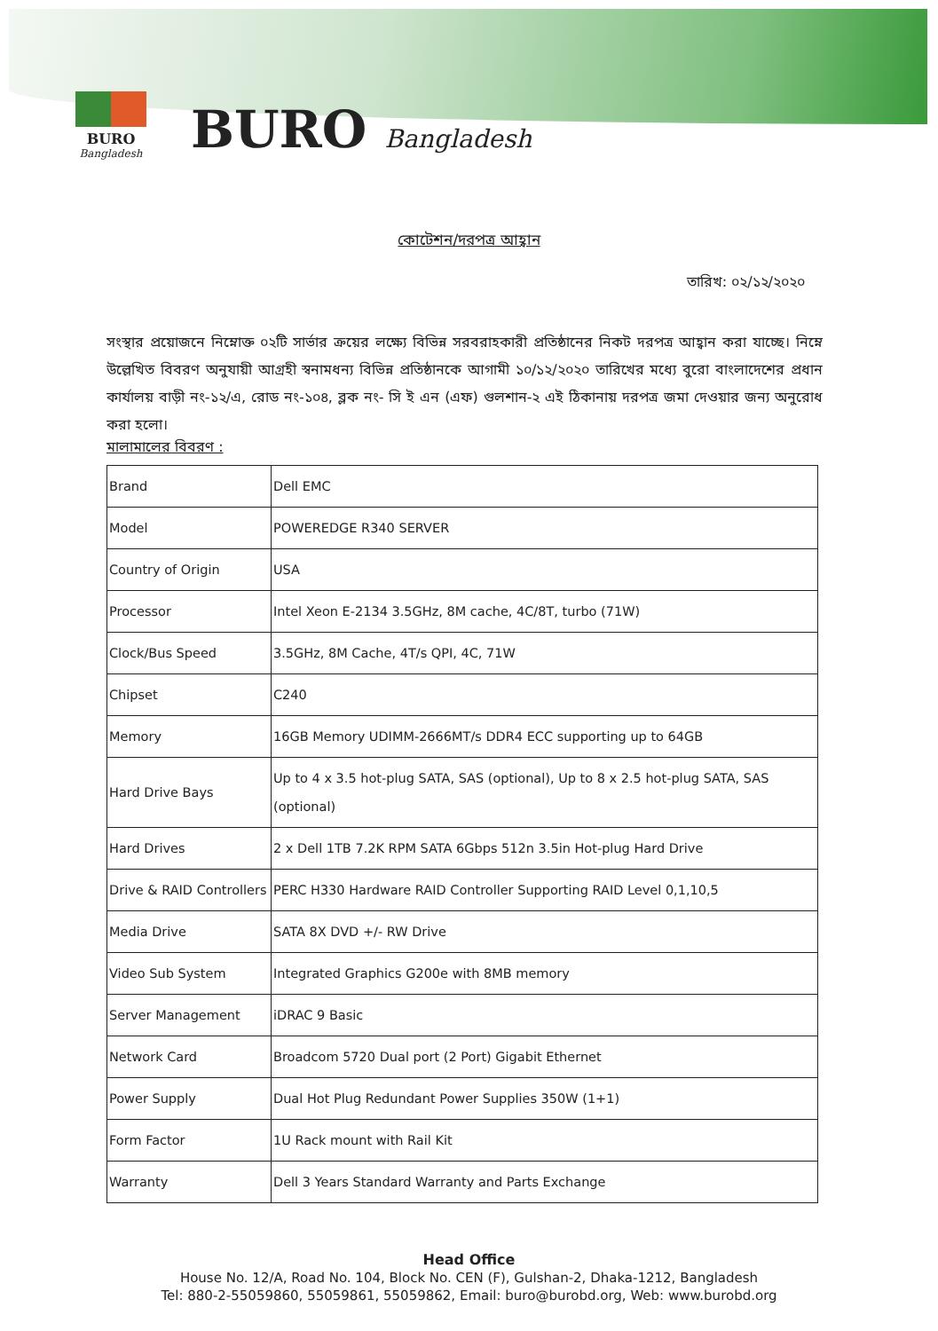BURO
Bangladesh
BURO Bangladesh
কোটেশন/দরপত্র আহ্বান
তারিখ: ০২/১২/২০২০
সংস্থার প্রয়োজনে নিম্নোক্ত ০২টি সার্ভার ক্রয়ের লক্ষ্যে বিভিন্ন সরবরাহকারী প্রতিষ্ঠানের নিকট দরপত্র আহ্বান করা যাচ্ছে। নিম্নে উল্লেখিত বিবরণ অনুযায়ী আগ্রহী স্বনামধন্য বিভিন্ন প্রতিষ্ঠানকে আগামী ১০/১২/২০২০ তারিখের মধ্যে বুরো বাংলাদেশের প্রধান কার্যালয় বাড়ী নং-১২/এ, রোড নং-১০৪, ব্লক নং- সি ই এন (এফ) গুলশান-২ এই ঠিকানায় দরপত্র জমা দেওয়ার জন্য অনুরোধ করা হলো।
মালামালের বিবরণ :
| Brand | Dell EMC |
| Model | POWEREDGE R340 SERVER |
| Country of Origin | USA |
| Processor | Intel Xeon E-2134 3.5GHz, 8M cache, 4C/8T, turbo (71W) |
| Clock/Bus Speed | 3.5GHz, 8M Cache, 4T/s QPI, 4C, 71W |
| Chipset | C240 |
| Memory | 16GB Memory UDIMM-2666MT/s DDR4 ECC supporting up to 64GB |
| Hard Drive Bays | Up to 4 x 3.5 hot-plug SATA, SAS (optional), Up to 8 x 2.5 hot-plug SATA, SAS (optional) |
| Hard Drives | 2 x Dell 1TB 7.2K RPM SATA 6Gbps 512n 3.5in Hot-plug Hard Drive |
| Drive & RAID Controllers | PERC H330 Hardware RAID Controller Supporting RAID Level 0,1,10,5 |
| Media Drive | SATA 8X DVD +/- RW Drive |
| Video Sub System | Integrated Graphics G200e with 8MB memory |
| Server Management | iDRAC 9 Basic |
| Network Card | Broadcom 5720 Dual port (2 Port) Gigabit Ethernet |
| Power Supply | Dual Hot Plug Redundant Power Supplies 350W (1+1) |
| Form Factor | 1U Rack mount with Rail Kit |
| Warranty | Dell 3 Years Standard Warranty and Parts Exchange |
Head Office
House No. 12/A, Road No. 104, Block No. CEN (F), Gulshan-2, Dhaka-1212, Bangladesh
Tel: 880-2-55059860, 55059861, 55059862, Email: buro@burobd.org, Web: www.burobd.org